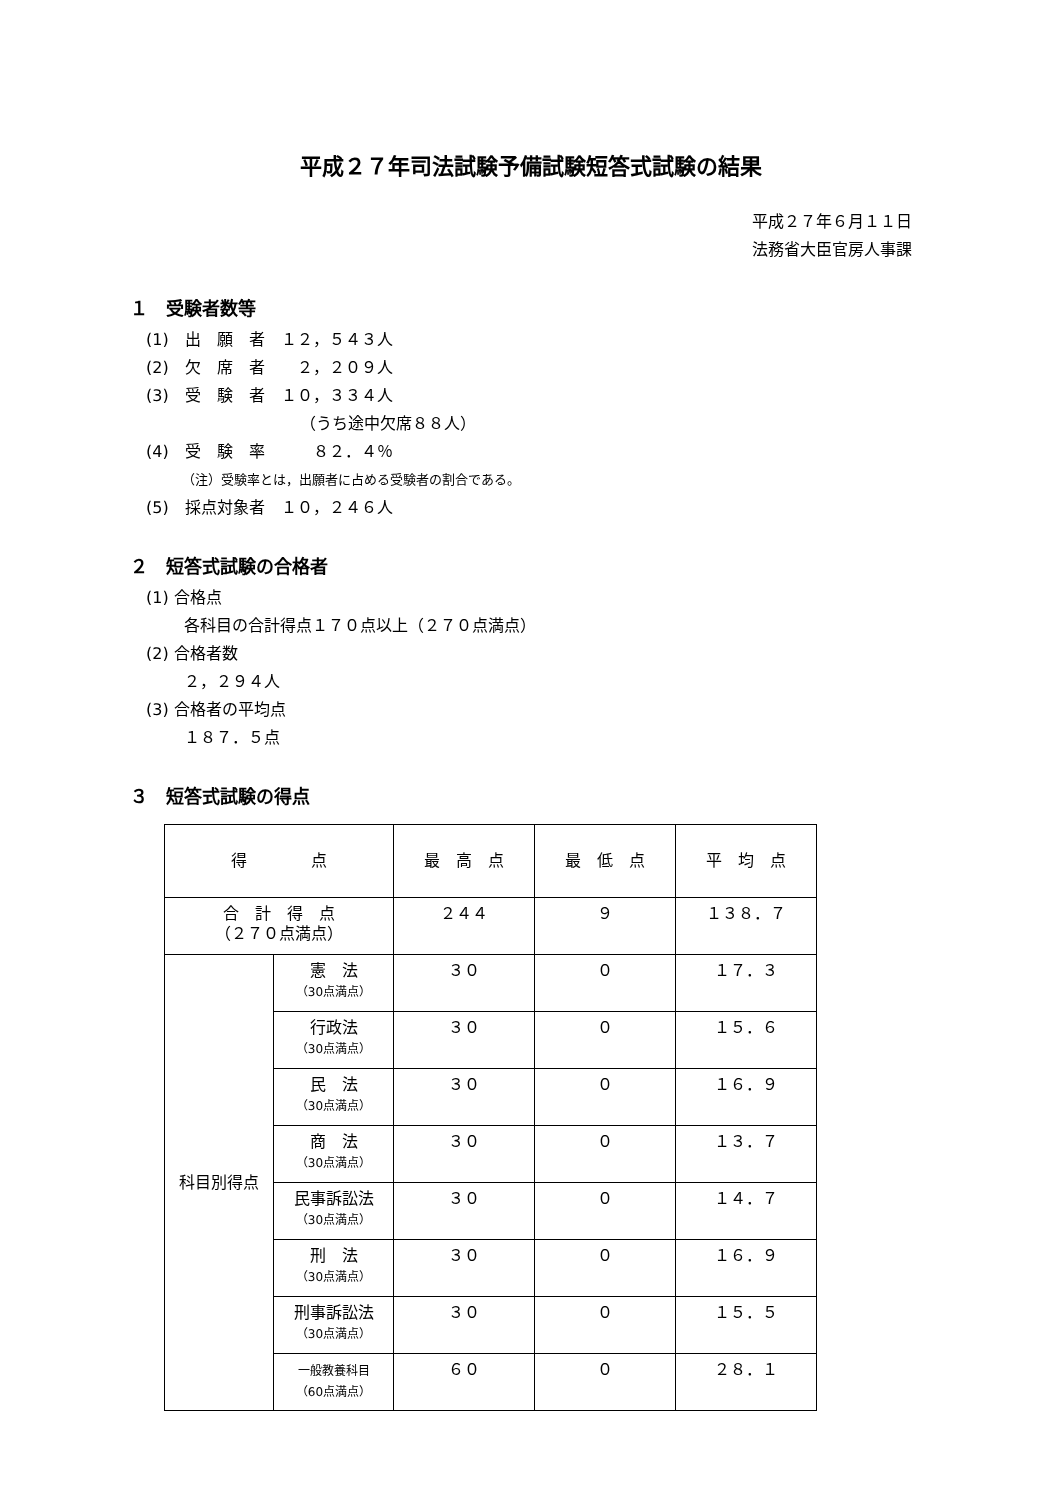平成２７年司法試験予備試験短答式試験の結果
平成２７年６月１１日
法務省大臣官房人事課
１　受験者数等
(1)　出　願　者　１２，５４３人
(2)　欠　席　者　　２，２０９人
(3)　受　験　者　１０，３３４人
（うち途中欠席８８人）
(4)　受　験　率　　　８２．４％
（注）受験率とは，出願者に占める受験者の割合である。
(5)　採点対象者　１０，２４６人
２　短答式試験の合格者
(1) 合格点
各科目の合計得点１７０点以上（２７０点満点）
(2) 合格者数
２，２９４人
(3) 合格者の平均点
１８７．５点
３　短答式試験の得点
| 得 点 | | 最 高 点 | 最 低 点 | 平 均 点 |
| --- | --- | --- | --- | --- |
| 合 計 得 点 （２７０点満点） | | ２４４ | ９ | １３８．７ |
| 科目別得点 | 憲 法 （30点満点） | ３０ | ０ | １７．３ |
| | 行政法 （30点満点） | ３０ | ０ | １５．６ |
| | 民 法 （30点満点） | ３０ | ０ | １６．９ |
| | 商 法 （30点満点） | ３０ | ０ | １３．７ |
| | 民事訴訟法 （30点満点） | ３０ | ０ | １４．７ |
| | 刑 法 （30点満点） | ３０ | ０ | １６．９ |
| | 刑事訴訟法 （30点満点） | ３０ | ０ | １５．５ |
| | 一般教養科目 （60点満点） | ６０ | ０ | ２８．１ |